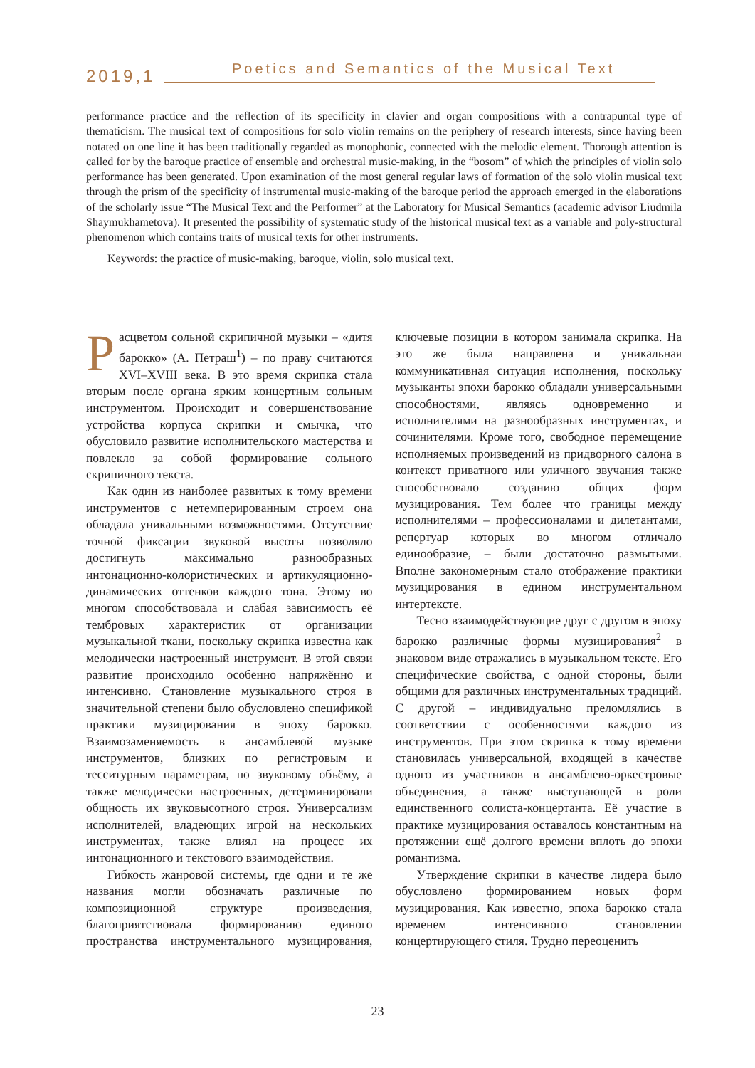2019,1 Poetics and Semantics of the Musical Text
performance practice and the reflection of its specificity in clavier and organ compositions with a contrapuntal type of thematicism. The musical text of compositions for solo violin remains on the periphery of research interests, since having been notated on one line it has been traditionally regarded as monophonic, connected with the melodic element. Thorough attention is called for by the baroque practice of ensemble and orchestral music-making, in the “bosom” of which the principles of violin solo performance has been generated. Upon examination of the most general regular laws of formation of the solo violin musical text through the prism of the specificity of instrumental music-making of the baroque period the approach emerged in the elaborations of the scholarly issue “The Musical Text and the Performer” at the Laboratory for Musical Semantics (academic advisor Liudmila Shaymukhametova). It presented the possibility of systematic study of the historical musical text as a variable and poly-structural phenomenon which contains traits of musical texts for other instruments.
Keywords: the practice of music-making, baroque, violin, solo musical text.
Расцветом сольной скрипичной музыки – «дитя барокко» (А. Петраш<sup>1</sup>) – по праву считаются XVI–XVIII века. В это время скрипка стала вторым после органа ярким концертным сольным инструментом. Происходит и совершенствование устройства корпуса скрипки и смычка, что обусловило развитие исполнительского мастерства и повлекло за собой формирование сольного скрипичного текста.
Как один из наиболее развитых к тому времени инструментов с нетемперированным строем она обладала уникальными возможностями. Отсутствие точной фиксации звуковой высоты позволяло достигнуть максимально разнообразных интонационно-колористических и артикуляционно-динамических оттенков каждого тона. Этому во многом способствовала и слабая зависимость её тембровых характеристик от организации музыкальной ткани, поскольку скрипка известна как мелодически настроенный инструмент. В этой связи развитие происходило особенно напряжённо и интенсивно. Становление музыкального строя в значительной степени было обусловлено спецификой практики музицирования в эпоху барокко. Взаимозаменяемость в ансамблевой музыке инструментов, близких по регистровым и тесситурным параметрам, по звуковому объёму, а также мелодически настроенных, детерминировали общность их звуковысотного строя. Универсализм исполнителей, владеющих игрой на нескольких инструментах, также влиял на процесс их интонационного и текстового взаимодействия.
Гибкость жанровой системы, где одни и те же названия могли обозначать различные по композиционной структуре произведения, благоприятствовала формированию единого пространства инструментального музицирования, ключевые позиции в котором занимала скрипка. На это же была направлена и уникальная коммуникативная ситуация исполнения, поскольку музыканты эпохи барокко обладали универсальными способностями, являясь одновременно и исполнителями на разнообразных инструментах, и сочинителями. Кроме того, свободное перемещение исполняемых произведений из придворного салона в контекст приватного или уличного звучания также способствовало созданию общих форм музицирования. Тем более что границы между исполнителями – профессионалами и дилетантами, репертуар которых во многом отличало единообразие, – были достаточно размытыми. Вполне закономерным стало отображение практики музицирования в едином инструментальном интертексте.
Тесно взаимодействующие друг с другом в эпоху барокко различные формы музицирования<sup>2</sup> в знаковом виде отражались в музыкальном тексте. Его специфические свойства, с одной стороны, были общими для различных инструментальных традиций. С другой – индивидуально преломлялись в соответствии с особенностями каждого из инструментов. При этом скрипка к тому времени становилась универсальной, входящей в качестве одного из участников в ансамблево-оркестровые объединения, а также выступающей в роли единственного солиста-концертанта. Её участие в практике музицирования оставалось константным на протяжении ещё долгого времени вплоть до эпохи романтизма.
Утверждение скрипки в качестве лидера было обусловлено формированием новых форм музицирования. Как известно, эпоха барокко стала временем интенсивного становления концертирующего стиля. Трудно переоценить
23